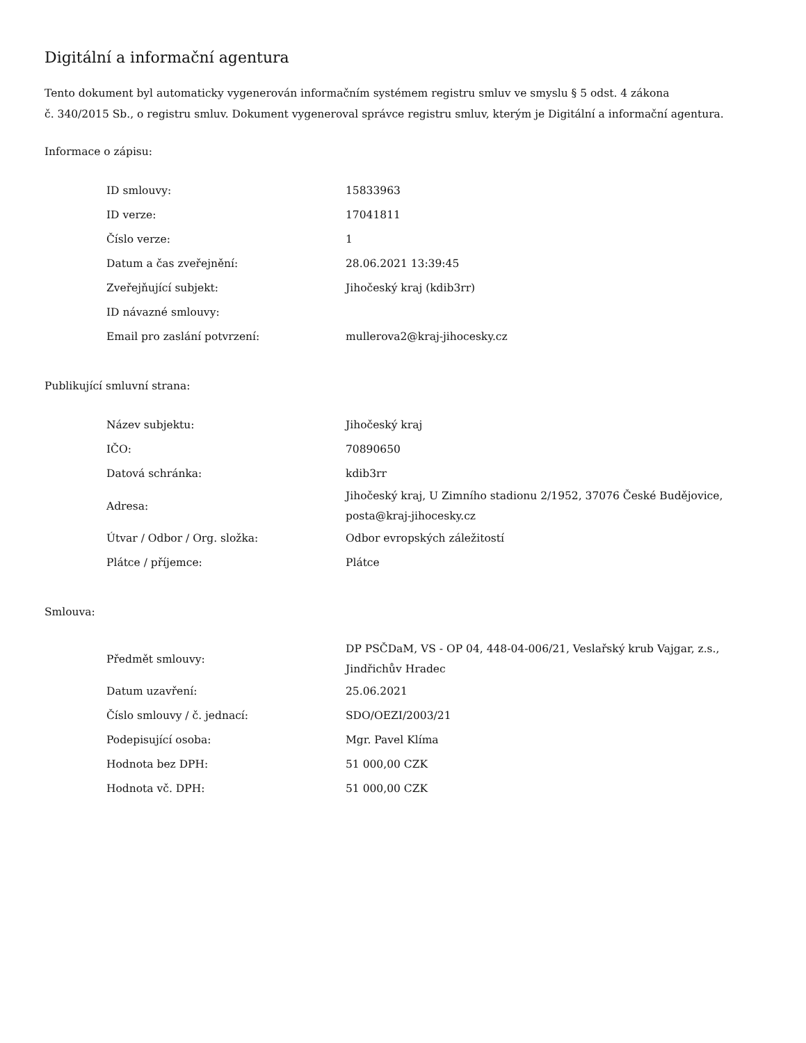Digitální a informační agentura
Tento dokument byl automaticky vygenerován informačním systémem registru smluv ve smyslu § 5 odst. 4 zákona
č. 340/2015 Sb., o registru smluv. Dokument vygeneroval správce registru smluv, kterým je Digitální a informační agentura.
Informace o zápisu:
| ID smlouvy: | 15833963 |
| ID verze: | 17041811 |
| Číslo verze: | 1 |
| Datum a čas zveřejnění: | 28.06.2021 13:39:45 |
| Zveřejňující subjekt: | Jihočeský kraj (kdib3rr) |
| ID návazné smlouvy: | |
| Email pro zaslání potvrzení: | mullerova2@kraj-jihocesky.cz |
Publikující smluvní strana:
| Název subjektu: | Jihočeský kraj |
| IČO: | 70890650 |
| Datová schránka: | kdib3rr |
| Adresa: | Jihočeský kraj, U Zimního stadionu 2/1952, 37076 České Budějovice, posta@kraj-jihocesky.cz |
| Útvar / Odbor / Org. složka: | Odbor evropských záležitostí |
| Plátce / příjemce: | Plátce |
Smlouva:
| Předmět smlouvy: | DP PSČDaM, VS - OP 04, 448-04-006/21, Veslařský krub Vajgar, z.s., Jindřichův Hradec |
| Datum uzavření: | 25.06.2021 |
| Číslo smlouvy / č. jednací: | SDO/OEZI/2003/21 |
| Podepisující osoba: | Mgr. Pavel Klíma |
| Hodnota bez DPH: | 51 000,00 CZK |
| Hodnota vč. DPH: | 51 000,00 CZK |